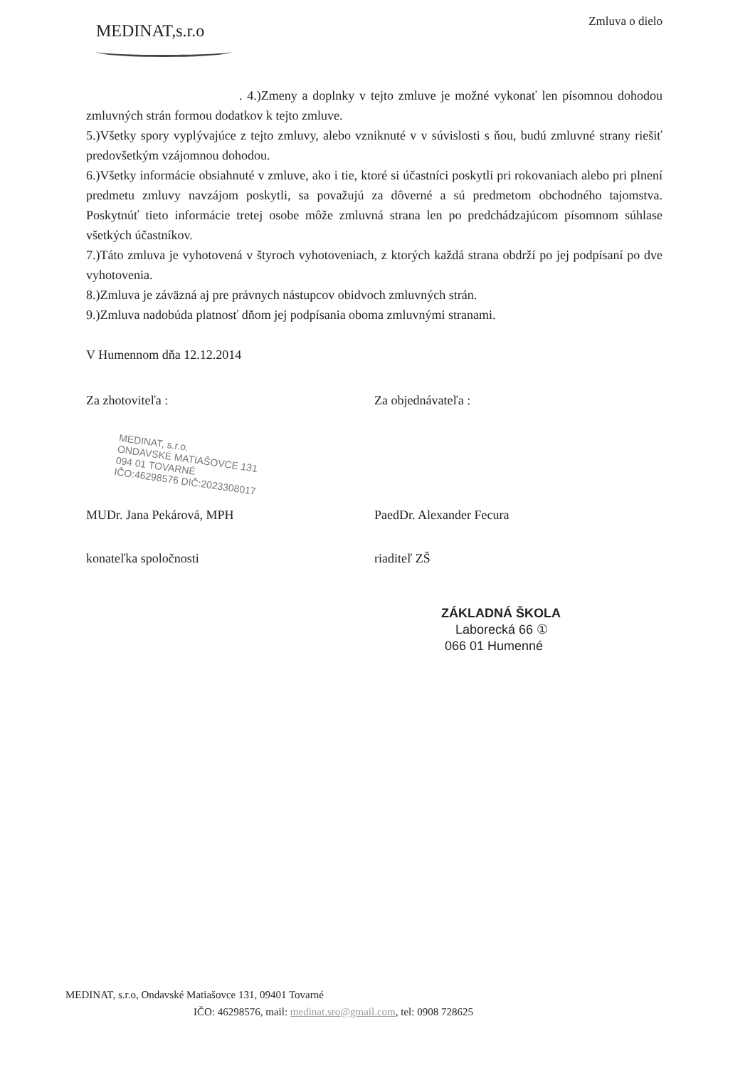MEDINAT,s.r.o
Zmluva o dielo
. 4.)Zmeny a doplnky v tejto zmluve je možné vykonať len písomnou dohodou zmluvných strán formou dodatkov k tejto zmluve.
5.)Všetky spory vyplývajúce z tejto zmluvy, alebo vzniknuté v v súvislosti s ňou, budú zmluvné strany riešiť predovšetkým vzájomnou dohodou.
6.)Všetky informácie obsiahnuté v zmluve, ako i tie, ktoré si účastníci poskytli pri rokovaniach alebo pri plnení predmetu zmluvy navzájom poskytli, sa považujú za dôverné a sú predmetom obchodného tajomstva. Poskytnúť tieto informácie tretej osobe môže zmluvná strana len po predchádzajúcom písomnom súhlase všetkých účastníkov.
7.)Táto zmluva je vyhotovená v štyroch vyhotoveniach, z ktorých každá strana obdrží po jej podpísaní po dve vyhotovenia.
8.)Zmluva je záväzná aj pre právnych nástupcov obidvoch zmluvných strán.
9.)Zmluva nadobúda platnosť dňom jej podpísania oboma zmluvnými stranami.
V Humennom dňa 12.12.2014
Za zhotoviteľa : Za objednávateľa :
MEDINAT, s.r.o.
ONDAVSKÉ MATIAŠOVCE 131
094 01 TOVARNÉ
IČO:46298576 DIČ:2023308017
MUDr. Jana Pekárová, MPH PaedDr. Alexander Fecura
konateľka spoločnosti riaditeľ ZŠ
ZÁKLADNÁ ŠKOLA
Laborecká 66 ①
066 01 Humenné
MEDINAT, s.r.o, Ondavské Matiašovce 131, 09401 Tovarné
IČO: 46298576, mail: medinat.sro@gmail.com, tel: 0908 728625